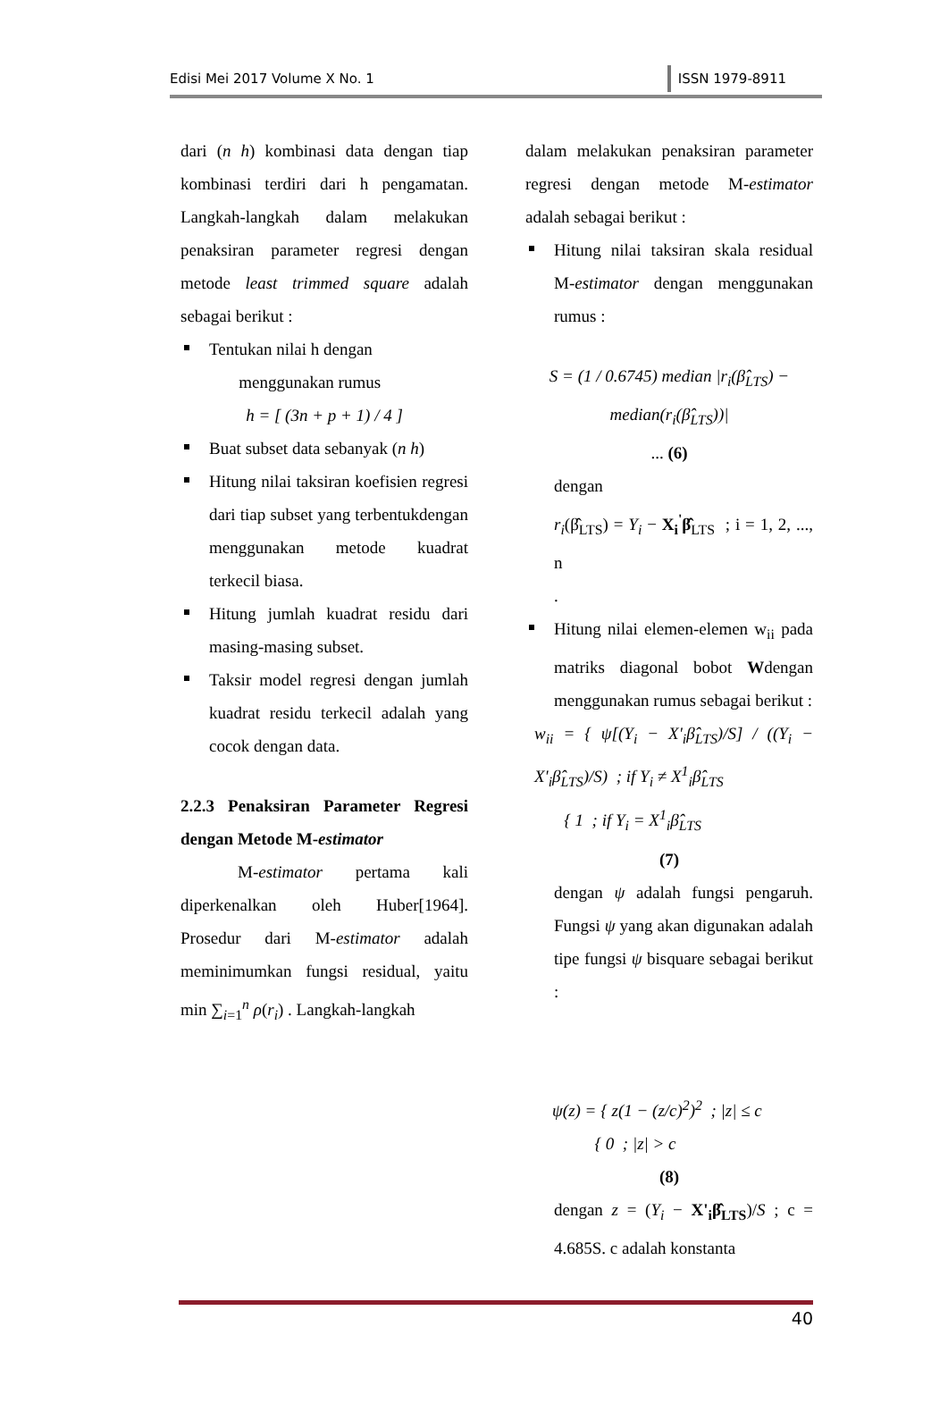Edisi Mei 2017 Volume X No. 1 ISSN 1979-8911
dari (n h) kombinasi data dengan tiap kombinasi terdiri dari h pengamatan. Langkah-langkah dalam melakukan penaksiran parameter regresi dengan metode least trimmed square adalah sebagai berikut :
Tentukan nilai h dengan
menggunakan rumus
h = [ (3n + p + 1) / 4 ]
Buat subset data sebanyak (n h)
Hitung nilai taksiran koefisien regresi dari tiap subset yang terbentukdengan menggunakan metode kuadrat terkecil biasa.
Hitung jumlah kuadrat residu dari masing-masing subset.
Taksir model regresi dengan jumlah kuadrat residu terkecil adalah yang cocok dengan data.
2.2.3 Penaksiran Parameter Regresi dengan Metode M-estimator
M-estimator pertama kali diperkenalkan oleh Huber[1964]. Prosedur dari M-estimator adalah meminimumkan fungsi residual, yaitu min ∑<sub>i=1</sub><sup>n</sup> ρ(r<sub>i</sub>) . Langkah-langkah
dalam melakukan penaksiran parameter regresi dengan metode M-estimator adalah sebagai berikut :
Hitung nilai taksiran skala residual M-estimator dengan menggunakan rumus :
S = (1 / 0.6745) median |r<sub>i</sub>(β̂<sub>LTS</sub>) − median(r<sub>i</sub>(β̂<sub>LTS</sub>))|
... (6)
dengan
r<sub>i</sub>(β̂<sub>LTS</sub>) = Y<sub>i</sub> − X<sub>i</sub><sup>'</sup>β̂<sub>LTS</sub> ; i = 1, 2, ..., n
.
Hitung nilai elemen-elemen w<sub>ii</sub> pada matriks diagonal bobot Wdengan menggunakan rumus sebagai berikut :
w<sub>ii</sub> = { ψ[(Y<sub>i</sub> − X'<sub>i</sub>β̂<sub>LTS</sub>)/S] / ((Y<sub>i</sub> − X'<sub>i</sub>β̂<sub>LTS</sub>)/S) ; if Y<sub>i</sub> ≠ X<sup>1</sup><sub>i</sub>β̂<sub>LTS</sub>
{ 1 ; if Y<sub>i</sub> = X<sup>1</sup><sub>i</sub>β̂<sub>LTS</sub>
(7)
dengan ψ adalah fungsi pengaruh. Fungsi ψ yang akan digunakan adalah tipe fungsi ψ bisquare sebagai berikut :
ψ(z) = { z(1 − (z/c)<sup>2</sup>)<sup>2</sup> ; |z| ≤ c
{ 0 ; |z| > c
(8)
dengan z = (Y<sub>i</sub> − X'<sub>i</sub>β̂<sub>LTS</sub>)/S ; c = 4.685S. c adalah konstanta
40